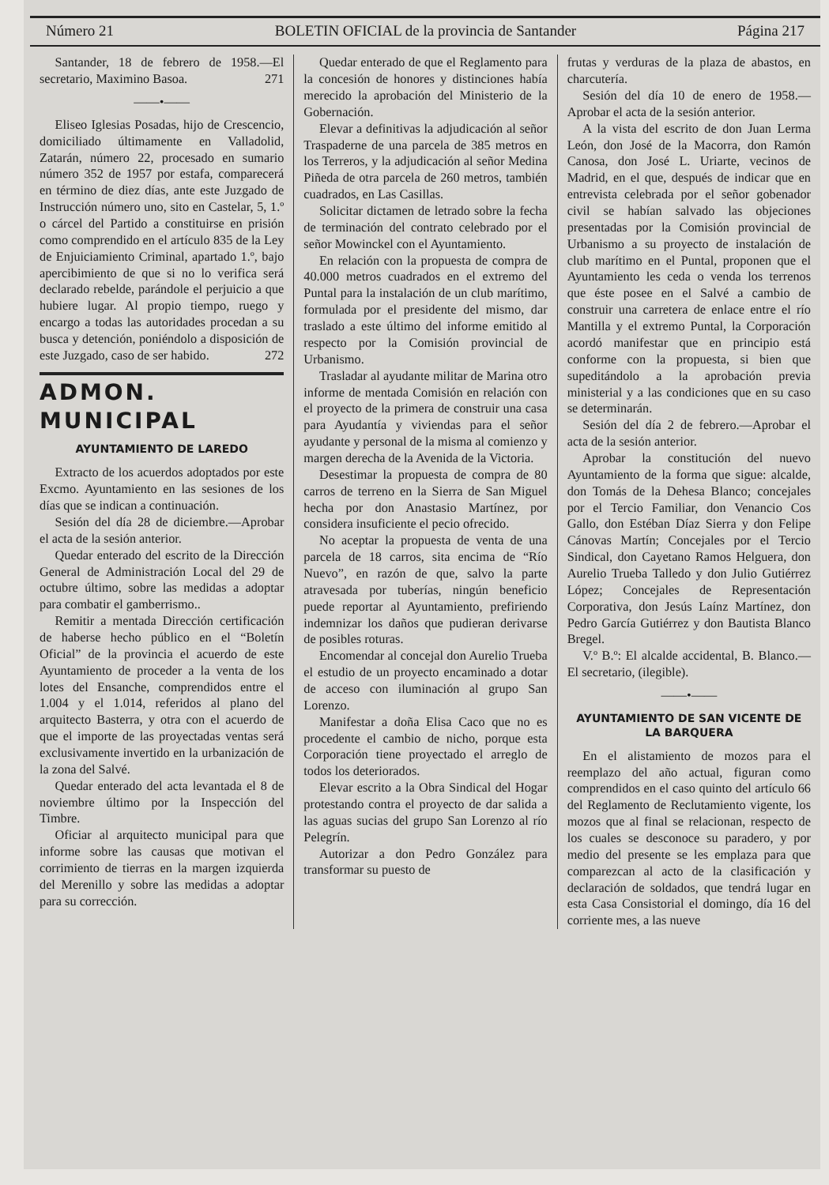Número 21 BOLETIN OFICIAL de la provincia de Santander Página 217
Santander, 18 de febrero de 1958.—El secretario, Maximino Basoa. 271
——•——
Eliseo Iglesias Posadas, hijo de Crescencio, domiciliado últimamente en Valladolid, Zatarán, número 22, procesado en sumario número 352 de 1957 por estafa, comparecerá en término de diez días, ante este Juzgado de Instrucción número uno, sito en Castelar, 5, 1.º o cárcel del Partido a constituirse en prisión como comprendido en el artículo 835 de la Ley de Enjuiciamiento Criminal, apartado 1.º, bajo apercibimiento de que si no lo verifica será declarado rebelde, parándole el perjuicio a que hubiere lugar. Al propio tiempo, ruego y encargo a todas las autoridades procedan a su busca y detención, poniéndolo a disposición de este Juzgado, caso de ser habido. 272
ADMON. MUNICIPAL
AYUNTAMIENTO DE LAREDO
Extracto de los acuerdos adoptados por este Excmo. Ayuntamiento en las sesiones de los días que se indican a continuación.
Sesión del día 28 de diciembre.—Aprobar el acta de la sesión anterior.
Quedar enterado del escrito de la Dirección General de Administración Local del 29 de octubre último, sobre las medidas a adoptar para combatir el gamberrismo..
Remitir a mentada Dirección certificación de haberse hecho público en el “Boletín Oficial” de la provincia el acuerdo de este Ayuntamiento de proceder a la venta de los lotes del Ensanche, comprendidos entre el 1.004 y el 1.014, referidos al plano del arquitecto Basterra, y otra con el acuerdo de que el importe de las proyectadas ventas será exclusivamente invertido en la urbanización de la zona del Salvé.
Quedar enterado del acta levantada el 8 de noviembre último por la Inspección del Timbre.
Oficiar al arquitecto municipal para que informe sobre las causas que motivan el corrimiento de tierras en la margen izquierda del Merenillo y sobre las medidas a adoptar para su corrección.
Quedar enterado de que el Reglamento para la concesión de honores y distinciones había merecido la aprobación del Ministerio de la Gobernación.
Elevar a definitivas la adjudicación al señor Traspaderne de una parcela de 385 metros en los Terreros, y la adjudicación al señor Medina Piñeda de otra parcela de 260 metros, también cuadrados, en Las Casillas.
Solicitar dictamen de letrado sobre la fecha de terminación del contrato celebrado por el señor Mowinckel con el Ayuntamiento.
En relación con la propuesta de compra de 40.000 metros cuadrados en el extremo del Puntal para la instalación de un club marítimo, formulada por el presidente del mismo, dar traslado a este último del informe emitido al respecto por la Comisión provincial de Urbanismo.
Trasladar al ayudante militar de Marina otro informe de mentada Comisión en relación con el proyecto de la primera de construir una casa para Ayudantía y viviendas para el señor ayudante y personal de la misma al comienzo y margen derecha de la Avenida de la Victoria.
Desestimar la propuesta de compra de 80 carros de terreno en la Sierra de San Miguel hecha por don Anastasio Martínez, por considera insuficiente el pecio ofrecido.
No aceptar la propuesta de venta de una parcela de 18 carros, sita encima de “Río Nuevo”, en razón de que, salvo la parte atravesada por tuberías, ningún beneficio puede reportar al Ayuntamiento, prefiriendo indemnizar los daños que pudieran derivarse de posibles roturas.
Encomendar al concejal don Aurelio Trueba el estudio de un proyecto encaminado a dotar de acceso con iluminación al grupo San Lorenzo.
Manifestar a doña Elisa Caco que no es procedente el cambio de nicho, porque esta Corporación tiene proyectado el arreglo de todos los deteriorados.
Elevar escrito a la Obra Sindical del Hogar protestando contra el proyecto de dar salida a las aguas sucias del grupo San Lorenzo al río Pelegrín.
Autorizar a don Pedro González para transformar su puesto de
frutas y verduras de la plaza de abastos, en charcutería.
Sesión del día 10 de enero de 1958.—Aprobar el acta de la sesión anterior.
A la vista del escrito de don Juan Lerma León, don José de la Macorra, don Ramón Canosa, don José L. Uriarte, vecinos de Madrid, en el que, después de indicar que en entrevista celebrada por el señor gobenador civil se habían salvado las objeciones presentadas por la Comisión provincial de Urbanismo a su proyecto de instalación de club marítimo en el Puntal, proponen que el Ayuntamiento les ceda o venda los terrenos que éste posee en el Salvé a cambio de construir una carretera de enlace entre el río Mantilla y el extremo Puntal, la Corporación acordó manifestar que en principio está conforme con la propuesta, si bien que supeditándolo a la aprobación previa ministerial y a las condiciones que en su caso se determinarán.
Sesión del día 2 de febrero.—Aprobar el acta de la sesión anterior.
Aprobar la constitución del nuevo Ayuntamiento de la forma que sigue: alcalde, don Tomás de la Dehesa Blanco; concejales por el Tercio Familiar, don Venancio Cos Gallo, don Estéban Díaz Sierra y don Felipe Cánovas Martín; Concejales por el Tercio Sindical, don Cayetano Ramos Helguera, don Aurelio Trueba Talledo y don Julio Gutiérrez López; Concejales de Representación Corporativa, don Jesús Laínz Martínez, don Pedro García Gutiérrez y don Bautista Blanco Bregel.
V.º B.º: El alcalde accidental, B. Blanco.—El secretario, (ilegible).
——•——
AYUNTAMIENTO DE SAN VICENTE DE LA BARQUERA
En el alistamiento de mozos para el reemplazo del año actual, figuran como comprendidos en el caso quinto del artículo 66 del Reglamento de Reclutamiento vigente, los mozos que al final se relacionan, respecto de los cuales se desconoce su paradero, y por medio del presente se les emplaza para que comparezcan al acto de la clasificación y declaración de soldados, que tendrá lugar en esta Casa Consistorial el domingo, día 16 del corriente mes, a las nueve